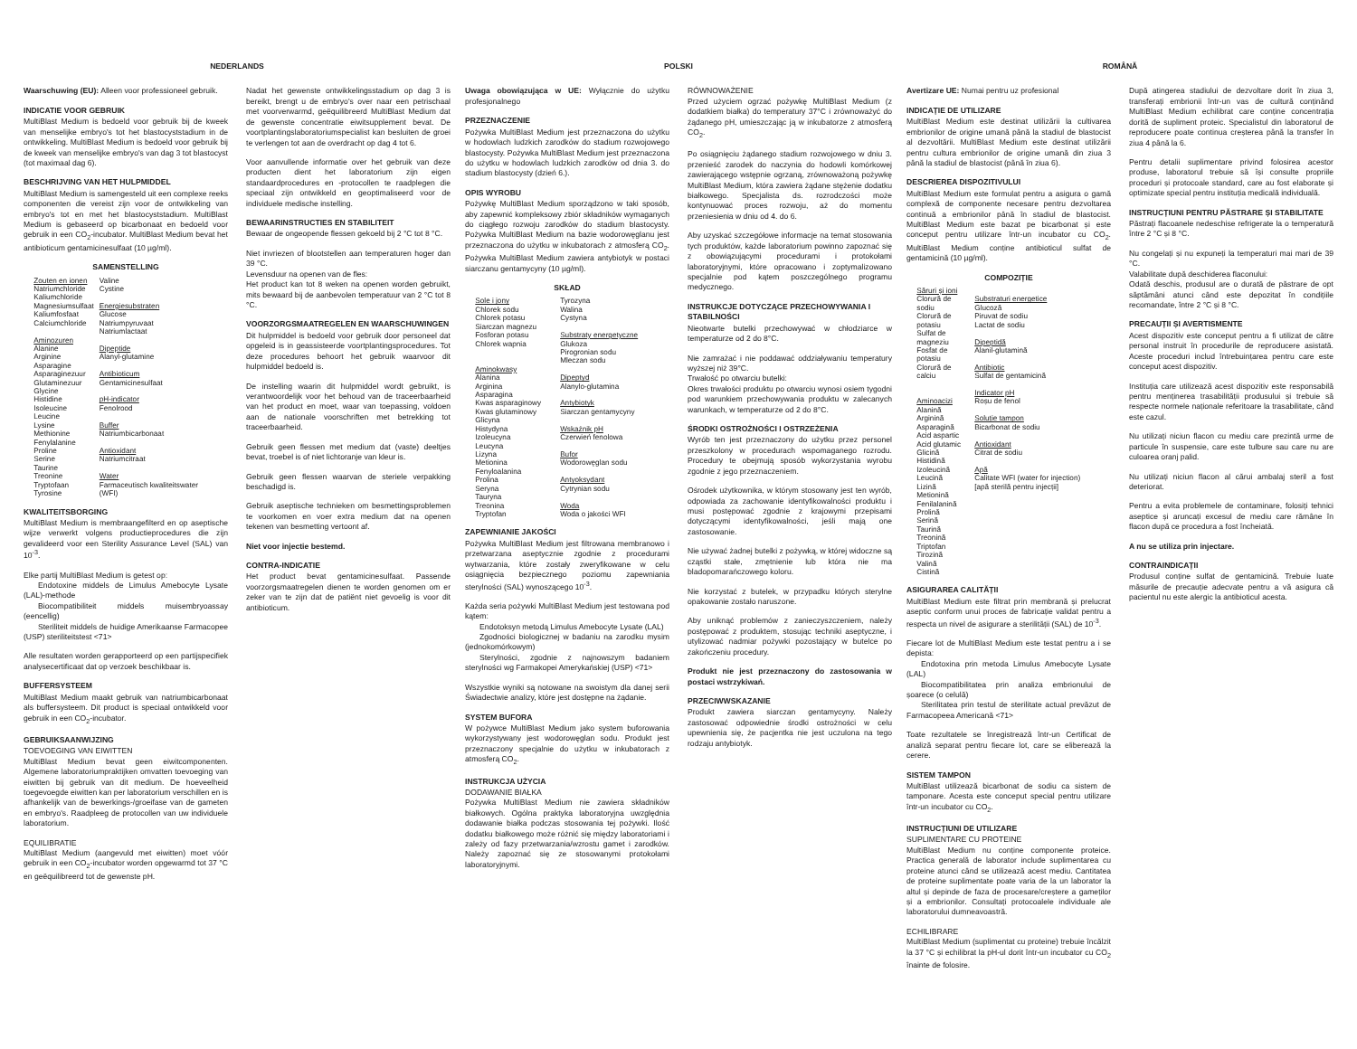NEDERLANDS
Waarschuwing (EU): Alleen voor professioneel gebruik.
INDICATIE VOOR GEBRUIK
MultiBlast Medium is bedoeld voor gebruik bij de kweek van menselijke embryo's tot het blastocyststadium in de ontwikkeling. MultiBlast Medium is bedoeld voor gebruik bij de kweek van menselijke embryo's van dag 3 tot blastocyst (tot maximaal dag 6).
BESCHRIJVING VAN HET HULPMIDDEL
MultiBlast Medium is samengesteld uit een complexe reeks componenten die vereist zijn voor de ontwikkeling van embryo's tot en met het blastocyststadium. MultiBlast Medium is gebaseerd op bicarbonaat en bedoeld voor gebruik in een CO<sub>2</sub>-incubator. MultiBlast Medium bevat het antibioticum gentamicinesulfaat (10 µg/ml).
SAMENSTELLING
| Zouten en ionen Natriumchloride Kaliumchloride Magnesiumsulfaat Kaliumfosfaat Calciumchloride Aminozuren Alanine Arginine Asparagine Asparaginezuur Glutaminezuur Glycine Histidine Isoleucine Leucine Lysine Methionine Fenylalanine Proline Serine Taurine Treonine Tryptofaan Tyrosine | Valine Cystine Energiesubstraten Glucose Natriumpyruvaat Natriumlactaat Dipeptide Alanyl-glutamine Antibioticum Gentamicinesulfaat pH-indicator Fenolrood Buffer Natriumbicarbonaat Antioxidant Natriumcitraat Water Farmaceutisch kwaliteitswater (WFI) |
KWALITEITSBORGING
MultiBlast Medium is membraangefilterd en op aseptische wijze verwerkt volgens productieprocedures die zijn gevalideerd voor een Sterility Assurance Level (SAL) van 10<sup>-3</sup>.
Elke partij MultiBlast Medium is getest op:
Endotoxine middels de Limulus Amebocyte Lysate (LAL)-methode
Biocompatibiliteit middels muisembryoassay (eencellig)
Steriliteit middels de huidige Amerikaanse Farmacopee (USP) steriliteitstest <71>
Alle resultaten worden gerapporteerd op een partijspecifiek analysecertificaat dat op verzoek beschikbaar is.
BUFFERSYSTEEM
MultiBlast Medium maakt gebruik van natriumbicarbonaat als buffersysteem. Dit product is speciaal ontwikkeld voor gebruik in een CO<sub>2</sub>-incubator.
GEBRUIKSAANWIJZING
TOEVOEGING VAN EIWITTEN
MultiBlast Medium bevat geen eiwitcomponenten. Algemene laboratoriumpraktijken omvatten toevoeging van eiwitten bij gebruik van dit medium. De hoeveelheid toegevoegde eiwitten kan per laboratorium verschillen en is afhankelijk van de bewerkings-/groeifase van de gameten en embryo's. Raadpleeg de protocollen van uw individuele laboratorium.
EQUILIBRATIE
MultiBlast Medium (aangevuld met eiwitten) moet vóór gebruik in een CO<sub>2</sub>-incubator worden opgewarmd tot 37 °C en geëquilibreerd tot de gewenste pH.
Nadat het gewenste ontwikkelingsstadium op dag 3 is bereikt, brengt u de embryo's over naar een petrischaal met voorverwarmd, geëquilibreerd MultiBlast Medium dat de gewenste concentratie eiwitsupplement bevat. De voortplantingslaboratoriumspecialist kan besluiten de groei te verlengen tot aan de overdracht op dag 4 tot 6.
Voor aanvullende informatie over het gebruik van deze producten dient het laboratorium zijn eigen standaardprocedures en -protocollen te raadplegen die speciaal zijn ontwikkeld en geoptimaliseerd voor de individuele medische instelling.
BEWAARINSTRUCTIES EN STABILITEIT
Bewaar de ongeopende flessen gekoeld bij 2 °C tot 8 °C.
Niet invriezen of blootstellen aan temperaturen hoger dan 39 °C.
Levensduur na openen van de fles:
Het product kan tot 8 weken na openen worden gebruikt, mits bewaard bij de aanbevolen temperatuur van 2 °C tot 8 °C.
VOORZORGSMAATREGELEN EN WAARSCHUWINGEN
Dit hulpmiddel is bedoeld voor gebruik door personeel dat opgeleid is in geassisteerde voortplantingsprocedures. Tot deze procedures behoort het gebruik waarvoor dit hulpmiddel bedoeld is.
De instelling waarin dit hulpmiddel wordt gebruikt, is verantwoordelijk voor het behoud van de traceerbaarheid van het product en moet, waar van toepassing, voldoen aan de nationale voorschriften met betrekking tot traceerbaarheid.
Gebruik geen flessen met medium dat (vaste) deeltjes bevat, troebel is of niet lichtoranje van kleur is.
Gebruik geen flessen waarvan de steriele verpakking beschadigd is.
Gebruik aseptische technieken om besmettingsproblemen te voorkomen en voer extra medium dat na openen tekenen van besmetting vertoont af.
Niet voor injectie bestemd.
CONTRA-INDICATIE
Het product bevat gentamicinesulfaat. Passende voorzorgsmaatregelen dienen te worden genomen om er zeker van te zijn dat de patiënt niet gevoelig is voor dit antibioticum.
POLSKI
Uwaga obowiązująca w UE: Wyłącznie do użytku profesjonalnego
PRZEZNACZENIE
Pożywka MultiBlast Medium jest przeznaczona do użytku w hodowlach ludzkich zarodków do stadium rozwojowego blastocysty. Pożywka MultiBlast Medium jest przeznaczona do użytku w hodowlach ludzkich zarodków od dnia 3. do stadium blastocysty (dzień 6.).
OPIS WYROBU
Pożywkę MultiBlast Medium sporządzono w taki sposób, aby zapewnić kompleksowy zbiór składników wymaganych do ciągłego rozwoju zarodków do stadium blastocysty. Pożywka MultiBlast Medium na bazie wodorowęglanu jest przeznaczona do użytku w inkubatorach z atmosferą CO<sub>2</sub>. Pożywka MultiBlast Medium zawiera antybiotyk w postaci siarczanu gentamycyny (10 µg/ml).
SKŁAD
| Sole i jony Chlorek sodu Chlorek potasu Siarczan magnezu Fosforan potasu Chlorek wapnia Aminokwasy Alanina Arginina Asparagina Kwas asparaginowy Kwas glutaminowy Glicyna Histydyna Izoleucyna Leucyna Lizyna Metionina Fenyloalanina Prolina Seryna Tauryna Treonina Tryptofan | Tyrozyna Walina Cystyna Substraty energetyczne Glukoza Pirogronian sodu Mleczan sodu Dipeptyd Alanylo-glutamina Antybiotyk Siarczan gentamycyny Wskaźnik pH Czerwień fenolowa Bufor Wodorowęglan sodu Antyoksydant Cytrynian sodu Woda Woda o jakości WFI |
ZAPEWNIANIE JAKOŚCI
Pożywka MultiBlast Medium jest filtrowana membranowo i przetwarzana aseptycznie zgodnie z procedurami wytwarzania, które zostały zweryfikowane w celu osiągnięcia bezpiecznego poziomu zapewniania sterylności (SAL) wynoszącego 10<sup>-3</sup>.
Każda seria pożywki MultiBlast Medium jest testowana pod kątem:
Endotoksyn metodą Limulus Amebocyte Lysate (LAL)
Zgodności biologicznej w badaniu na zarodku mysim (jednokomórkowym)
Sterylności, zgodnie z najnowszym badaniem sterylności wg Farmakopei Amerykańskiej (USP) <71>
Wszystkie wyniki są notowane na swoistym dla danej serii Świadectwie analizy, które jest dostępne na żądanie.
SYSTEM BUFORA
W pożywce MultiBlast Medium jako system buforowania wykorzystywany jest wodorowęglan sodu. Produkt jest przeznaczony specjalnie do użytku w inkubatorach z atmosferą CO<sub>2</sub>.
INSTRUKCJA UŻYCIA
DODAWANIE BIAŁKA
Pożywka MultiBlast Medium nie zawiera składników białkowych. Ogólna praktyka laboratoryjna uwzględnia dodawanie białka podczas stosowania tej pożywki. Ilość dodatku białkowego może różnić się między laboratoriami i zależy od fazy przetwarzania/wzrostu gamet i zarodków. Należy zapoznać się ze stosowanymi protokołami laboratoryjnymi.
RÓWNOWAŻENIE
Przed użyciem ogrzać pożywkę MultiBlast Medium (z dodatkiem białka) do temperatury 37°C i zrównoważyć do żądanego pH, umieszczając ją w inkubatorze z atmosferą CO<sub>2</sub>.
Po osiągnięciu żądanego stadium rozwojowego w dniu 3. przenieść zarodek do naczynia do hodowli komórkowej zawierającego wstępnie ogrzaną, zrównoważoną pożywkę MultiBlast Medium, która zawiera żądane stężenie dodatku białkowego. Specjalista ds. rozrodczości może kontynuować proces rozwoju, aż do momentu przeniesienia w dniu od 4. do 6.
Aby uzyskać szczegółowe informacje na temat stosowania tych produktów, każde laboratorium powinno zapoznać się z obowiązującymi procedurami i protokołami laboratoryjnymi, które opracowano i zoptymalizowano specjalnie pod kątem poszczególnego programu medycznego.
INSTRUKCJE DOTYCZĄCE PRZECHOWYWANIA I STABILNOŚCI
Nieotwarte butelki przechowywać w chłodziarce w temperaturze od 2 do 8°C.
Nie zamrażać i nie poddawać oddziaływaniu temperatury wyższej niż 39°C.
Trwałość po otwarciu butelki:
Okres trwałości produktu po otwarciu wynosi osiem tygodni pod warunkiem przechowywania produktu w zalecanych warunkach, w temperaturze od 2 do 8°C.
ŚRODKI OSTROŻNOŚCI I OSTRZEŻENIA
Wyrób ten jest przeznaczony do użytku przez personel przeszkolony w procedurach wspomaganego rozrodu. Procedury te obejmują sposób wykorzystania wyrobu zgodnie z jego przeznaczeniem.
Ośrodek użytkownika, w którym stosowany jest ten wyrób, odpowiada za zachowanie identyfikowalności produktu i musi postępować zgodnie z krajowymi przepisami dotyczącymi identyfikowalności, jeśli mają one zastosowanie.
Nie używać żadnej butelki z pożywką, w której widoczne są cząstki stałe, zmętnienie lub która nie ma bladopomarańczowego koloru.
Nie korzystać z butelek, w przypadku których sterylne opakowanie zostało naruszone.
Aby uniknąć problemów z zanieczyszczeniem, należy postępować z produktem, stosując techniki aseptyczne, i utylizować nadmiar pożywki pozostający w butelce po zakończeniu procedury.
Produkt nie jest przeznaczony do zastosowania w postaci wstrzykiwań.
PRZECIWWSKAZANIE
Produkt zawiera siarczan gentamycyny. Należy zastosować odpowiednie środki ostrożności w celu upewnienia się, że pacjentka nie jest uczulona na tego rodzaju antybiotyk.
ROMÂNĂ
Avertizare UE: Numai pentru uz profesional
INDICAȚIE DE UTILIZARE
MultiBlast Medium este destinat utilizării la cultivarea embrionilor de origine umană până la stadiul de blastocist al dezvoltării. MultiBlast Medium este destinat utilizării pentru cultura embrionilor de origine umană din ziua 3 până la stadiul de blastocist (până în ziua 6).
DESCRIEREA DISPOZITIVULUI
MultiBlast Medium este formulat pentru a asigura o gamă complexă de componente necesare pentru dezvoltarea continuă a embrionilor până în stadiul de blastocist. MultiBlast Medium este bazat pe bicarbonat și este conceput pentru utilizare într-un incubator cu CO<sub>2</sub>. MultiBlast Medium conține antibioticul sulfat de gentamicină (10 µg/ml).
COMPOZIȚIE
| Săruri și ioni Clorură de sodiu Clorură de potasiu Sulfat de magneziu Fosfat de potasiu Clorură de calciu Aminoacizi Alanină Arginină Asparagină Acid aspartic Acid glutamic Glicină Histidină Izoleucină Leucină Lizină Metionină Fenilalanină Prolină Serină Taurină Treonină Triptofan Tirozină Valină Cistină | Substraturi energetice Glucoză Piruvat de sodiu Lactat de sodiu Dipeptidă Alanil-glutamină Antibiotic Sulfat de gentamicină Indicator pH Roșu de fenol Soluție tampon Bicarbonat de sodiu Antioxidant Citrat de sodiu Apă Calitate WFI (water for injection) [apă sterilă pentru injecții] |
ASIGURAREA CALITĂȚII
MultiBlast Medium este filtrat prin membrană și prelucrat aseptic conform unui proces de fabricație validat pentru a respecta un nivel de asigurare a sterilității (SAL) de 10<sup>-3</sup>.
Fiecare lot de MultiBlast Medium este testat pentru a i se depista:
Endotoxina prin metoda Limulus Amebocyte Lysate (LAL)
Biocompatibilitatea prin analiza embrionului de șoarece (o celulă)
Sterilitatea prin testul de sterilitate actual prevăzut de Farmacopeea Americană <71>
Toate rezultatele se înregistrează într-un Certificat de analiză separat pentru fiecare lot, care se eliberează la cerere.
SISTEM TAMPON
MultiBlast utilizează bicarbonat de sodiu ca sistem de tamponare. Acesta este conceput special pentru utilizare într-un incubator cu CO<sub>2</sub>.
INSTRUCȚIUNI DE UTILIZARE
SUPLIMENTARE CU PROTEINE
MultiBlast Medium nu conține componente proteice. Practica generală de laborator include suplimentarea cu proteine atunci când se utilizează acest mediu. Cantitatea de proteine suplimentate poate varia de la un laborator la altul și depinde de faza de procesare/creștere a gameților și a embrionilor. Consultați protocoalele individuale ale laboratorului dumneavoastră.
ECHILIBRARE
MultiBlast Medium (suplimentat cu proteine) trebuie încălzit la 37 °C și echilibrat la pH-ul dorit într-un incubator cu CO<sub>2</sub> înainte de folosire.
După atingerea stadiului de dezvoltare dorit în ziua 3, transferați embrionii într-un vas de cultură conținând MultiBlast Medium echilibrat care conține concentrația dorită de supliment proteic. Specialistul din laboratorul de reproducere poate continua creșterea până la transfer în ziua 4 până la 6.
Pentru detalii suplimentare privind folosirea acestor produse, laboratorul trebuie să își consulte propriile proceduri și protocoale standard, care au fost elaborate și optimizate special pentru instituția medicală individuală.
INSTRUCȚIUNI PENTRU PĂSTRARE ȘI STABILITATE
Păstrați flacoanele nedeschise refrigerate la o temperatură între 2 °C și 8 °C.
Nu congelați și nu expuneți la temperaturi mai mari de 39 °C.
Valabilitate după deschiderea flaconului:
Odată deschis, produsul are o durată de păstrare de opt săptămâni atunci când este depozitat în condițiile recomandate, între 2 °C și 8 °C.
PRECAUȚII ȘI AVERTISMENTE
Acest dispozitiv este conceput pentru a fi utilizat de către personal instruit în procedurile de reproducere asistată. Aceste proceduri includ întrebuințarea pentru care este conceput acest dispozitiv.
Instituția care utilizează acest dispozitiv este responsabilă pentru menținerea trasabilității produsului și trebuie să respecte normele naționale referitoare la trasabilitate, când este cazul.
Nu utilizați niciun flacon cu mediu care prezintă urme de particule în suspensie, care este tulbure sau care nu are culoarea oranj palid.
Nu utilizați niciun flacon al cărui ambalaj steril a fost deteriorat.
Pentru a evita problemele de contaminare, folosiți tehnici aseptice și aruncați excesul de mediu care rămâne în flacon după ce procedura a fost încheiată.
A nu se utiliza prin injectare.
CONTRAINDICAȚII
Produsul conține sulfat de gentamicină. Trebuie luate măsurile de precauție adecvate pentru a vă asigura că pacientul nu este alergic la antibioticul acesta.